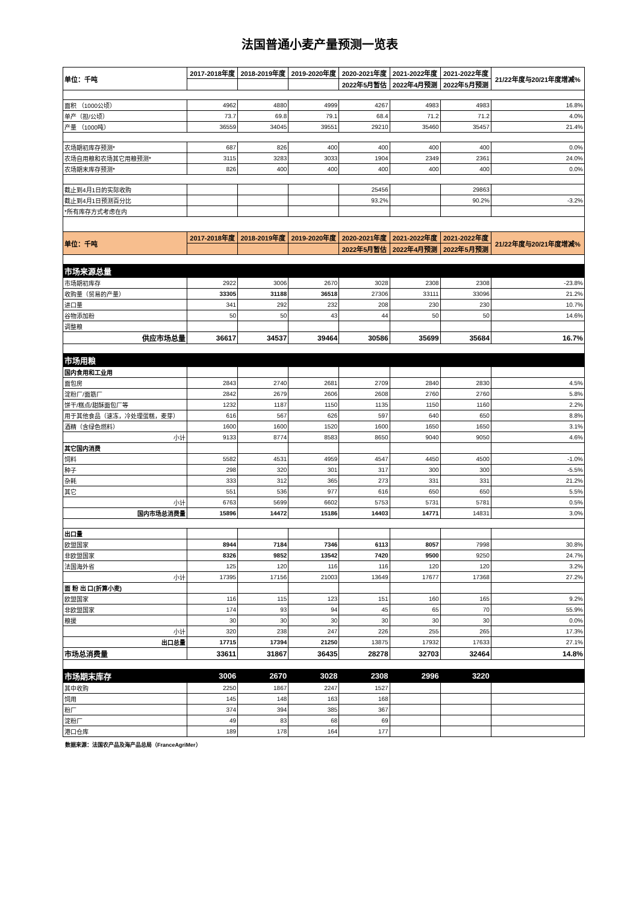法国普通小麦产量预测一览表
| 单位：千吨 | 2017-2018年度 | 2018-2019年度 | 2019-2020年度 | 2020-2021年度 | 2021-2022年度 | 2021-2022年度 | 21/22年度与20/21年度增减% |
| --- | --- | --- | --- | --- | --- | --- | --- |
| | | | | 2022年5月暂估 | 2022年4月预测 | 2022年5月预测 | |
| 面积 （1000公顷） | 4962 | 4880 | 4999 | 4267 | 4983 | 4983 | 16.8% |
| 单产（担/公顷） | 73.7 | 69.8 | 79.1 | 68.4 | 71.2 | 71.2 | 4.0% |
| 产量 （1000吨） | 36559 | 34045 | 39551 | 29210 | 35460 | 35457 | 21.4% |
| 农场期初库存预测* | 687 | 826 | 400 | 400 | 400 | 400 | 0.0% |
| 农场自用粮和农场其它用粮预测* | 3115 | 3283 | 3033 | 1904 | 2349 | 2361 | 24.0% |
| 农场期末库存预测* | 826 | 400 | 400 | 400 | 400 | 400 | 0.0% |
| 截止到4月1日的实际收购 | | | | 25456 | | 29863 | |
| 截止到4月1日预测百分比 | | | | 93.2% | | 90.2% | -3.2% |
| *所有库存方式考虑在内 | | | | | | | |
| 单位：千吨 | 2017-2018年度 | 2018-2019年度 | 2019-2020年度 | 2020-2021年度 | 2021-2022年度 | 2021-2022年度 | 21/22年度与20/21年度增减% |
| | | | | 2022年5月暂估 | 2022年4月预测 | 2022年5月预测 | |
| 市场来源总量 | | | | | | | |
| 市场期初库存 | 2922 | 3006 | 2670 | 3028 | 2308 | 2308 | -23.8% |
| 收购量（贸易的产量） | 33305 | 31188 | 36518 | 27306 | 33111 | 33096 | 21.2% |
| 进口量 | 341 | 292 | 232 | 208 | 230 | 230 | 10.7% |
| 谷物添加粉 | 50 | 50 | 43 | 44 | 50 | 50 | 14.6% |
| 调整粮 | | | | | | | |
| 供应市场总量 | 36617 | 34537 | 39464 | 30586 | 35699 | 35684 | 16.7% |
| 市场用粮 | | | | | | | |
| 国内食用和工业用 | | | | | | | |
| 面包房 | 2843 | 2740 | 2681 | 2709 | 2840 | 2830 | 4.5% |
| 淀粉厂/面筋厂 | 2842 | 2679 | 2606 | 2608 | 2760 | 2760 | 5.8% |
| 饼干/糕点/甜酥面包厂等 | 1232 | 1187 | 1150 | 1135 | 1150 | 1160 | 2.2% |
| 用于其他食品（速冻，冷处理蛋糕，麦芽） | 616 | 567 | 626 | 597 | 640 | 650 | 8.8% |
| 酒精（含绿色燃料） | 1600 | 1600 | 1520 | 1600 | 1650 | 1650 | 3.1% |
| 小计 | 9133 | 8774 | 8583 | 8650 | 9040 | 9050 | 4.6% |
| 其它国内消费 | | | | | | | |
| 饲料 | 5582 | 4531 | 4959 | 4547 | 4450 | 4500 | -1.0% |
| 种子 | 298 | 320 | 301 | 317 | 300 | 300 | -5.5% |
| 杂耗 | 333 | 312 | 365 | 273 | 331 | 331 | 21.2% |
| 其它 | 551 | 536 | 977 | 616 | 650 | 650 | 5.5% |
| 小计 | 6763 | 5699 | 6602 | 5753 | 5731 | 5781 | 0.5% |
| 国内市场总消费量 | 15896 | 14472 | 15186 | 14403 | 14771 | 14831 | 3.0% |
| 出口量 | | | | | | | |
| 欧盟国家 | 8944 | 7184 | 7346 | 6113 | 8057 | 7998 | 30.8% |
| 非欧盟国家 | 8326 | 9852 | 13542 | 7420 | 9500 | 9250 | 24.7% |
| 法国海外省 | 125 | 120 | 116 | 116 | 120 | 120 | 3.2% |
| 小计 | 17395 | 17156 | 21003 | 13649 | 17677 | 17368 | 27.2% |
| 面 粉 出 口(折算小麦) | | | | | | | |
| 欧盟国家 | 116 | 115 | 123 | 151 | 160 | 165 | 9.2% |
| 非欧盟国家 | 174 | 93 | 94 | 45 | 65 | 70 | 55.9% |
| 粮援 | 30 | 30 | 30 | 30 | 30 | 30 | 0.0% |
| 小计 | 320 | 238 | 247 | 226 | 255 | 265 | 17.3% |
| 出口总量 | 17715 | 17394 | 21250 | 13875 | 17932 | 17633 | 27.1% |
| 市场总消费量 | 33611 | 31867 | 36435 | 28278 | 32703 | 32464 | 14.8% |
| 市场期末库存 | 3006 | 2670 | 3028 | 2308 | 2996 | 3220 | |
| 其中收购 | 2250 | 1867 | 2247 | 1527 | | | |
| 饲用 | 145 | 148 | 163 | 168 | | | |
| 粉厂 | 374 | 394 | 385 | 367 | | | |
| 淀粉厂 | 49 | 83 | 68 | 69 | | | |
| 港口仓库 | 189 | 178 | 164 | 177 | | | |
数据来源：法国农产品及海产品总局（FranceAgriMer）